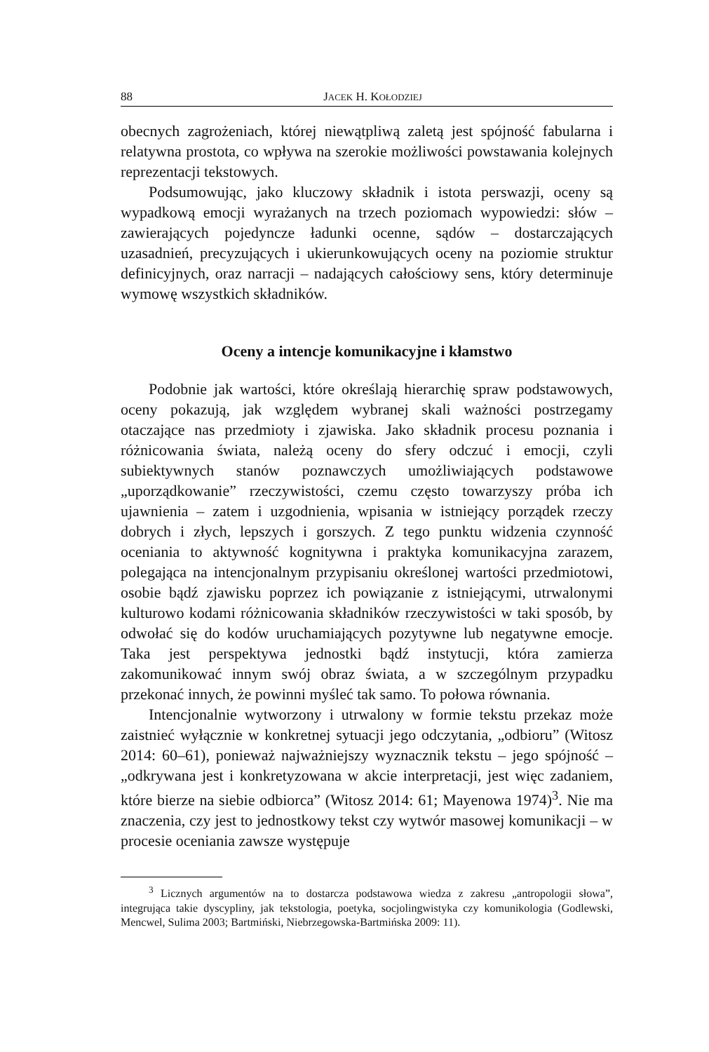88 JACEK H. KOŁODZIEJ
obecnych zagrożeniach, której niewątpliwą zaletą jest spójność fabularna i relatywna prostota, co wpływa na szerokie możliwości powstawania kolejnych reprezentacji tekstowych.
Podsumowując, jako kluczowy składnik i istota perswazji, oceny są wypadkową emocji wyrażanych na trzech poziomach wypowiedzi: słów – zawierających pojedyncze ładunki ocenne, sądów – dostarczających uzasadnień, precyzujących i ukierunkowujących oceny na poziomie struktur definicyjnych, oraz narracji – nadających całościowy sens, który determinuje wymowę wszystkich składników.
Oceny a intencje komunikacyjne i kłamstwo
Podobnie jak wartości, które określają hierarchię spraw podstawowych, oceny pokazują, jak względem wybranej skali ważności postrzegamy otaczające nas przedmioty i zjawiska. Jako składnik procesu poznania i różnicowania świata, należą oceny do sfery odczuć i emocji, czyli subiektywnych stanów poznawczych umożliwiających podstawowe „uporządkowanie” rzeczywistości, czemu często towarzyszy próba ich ujawnienia – zatem i uzgodnienia, wpisania w istniejący porządek rzeczy dobrych i złych, lepszych i gorszych. Z tego punktu widzenia czynność oceniania to aktywność kognitywna i praktyka komunikacyjna zarazem, polegająca na intencjonalnym przypisaniu określonej wartości przedmiotowi, osobie bądź zjawisku poprzez ich powiązanie z istniejącymi, utrwalonymi kulturowo kodami różnicowania składników rzeczywistości w taki sposób, by odwołać się do kodów uruchamiających pozytywne lub negatywne emocje. Taka jest perspektywa jednostki bądź instytucji, która zamierza zakomunikować innym swój obraz świata, a w szczególnym przypadku przekonać innych, że powinni myśleć tak samo. To połowa równania.
Intencjonalnie wytworzony i utrwalony w formie tekstu przekaz może zaistnieć wyłącznie w konkretnej sytuacji jego odczytania, „odbioru” (Witosz 2014: 60–61), ponieważ najważniejszy wyznacznik tekstu – jego spójność – „odkrywana jest i konkretyzowana w akcie interpretacji, jest więc zadaniem, które bierze na siebie odbiorca” (Witosz 2014: 61; Mayenowa 1974)<sup>3</sup>. Nie ma znaczenia, czy jest to jednostkowy tekst czy wytwór masowej komunikacji – w procesie oceniania zawsze występuje
<sup>3</sup> Licznych argumentów na to dostarcza podstawowa wiedza z zakresu „antropologii słowa”, integrująca takie dyscypliny, jak tekstologia, poetyka, socjolingwistyka czy komunikologia (Godlewski, Mencwel, Sulima 2003; Bartmiński, Niebrzegowska-Bartmińska 2009: 11).